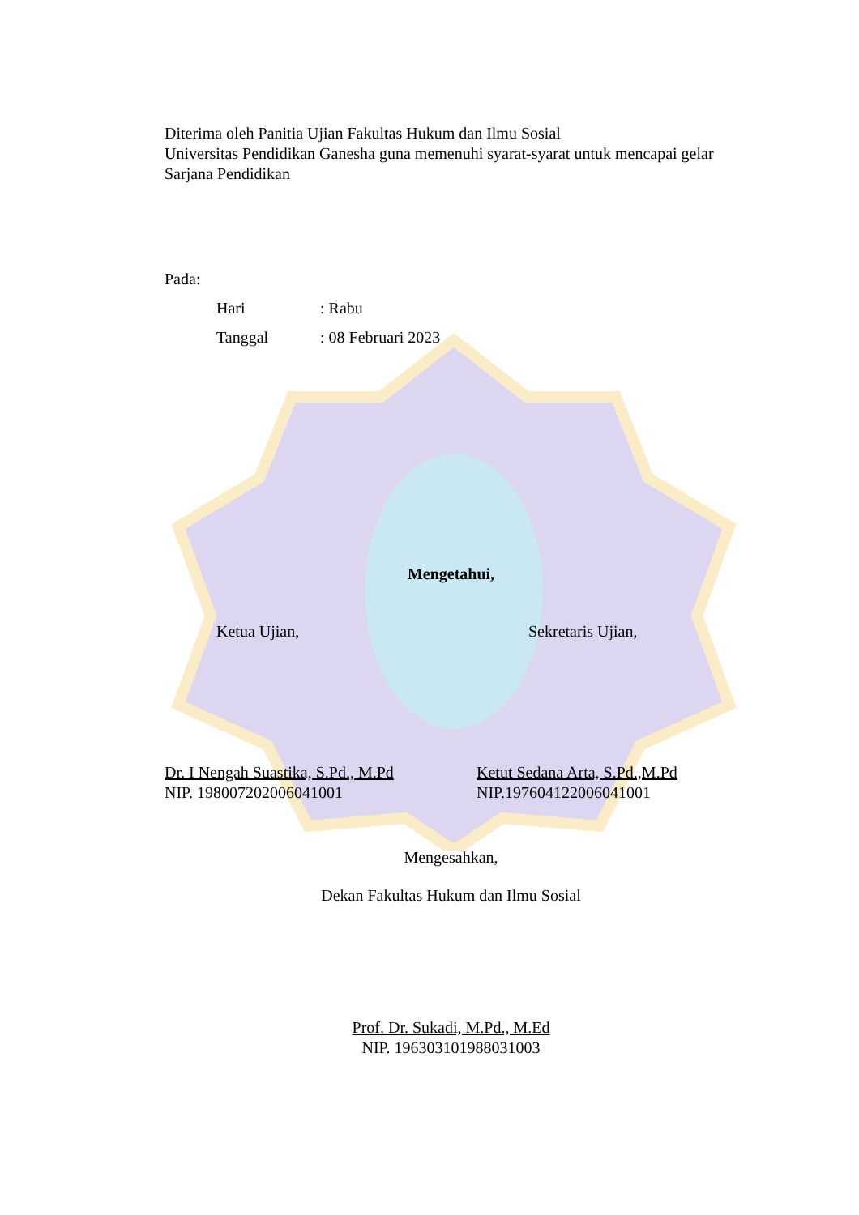Diterima oleh Panitia Ujian Fakultas Hukum dan Ilmu Sosial
Universitas Pendidikan Ganesha guna memenuhi syarat-syarat untuk mencapai gelar Sarjana Pendidikan
Pada:
Hari: Rabu
Tanggal: 08 Februari 2023
Mengetahui,
Ketua Ujian, Sekretaris Ujian,
Dr. I Nengah Suastika, S.Pd., M.Pd
NIP. 198007202006041001
Ketut Sedana Arta, S.Pd.,M.Pd
NIP.197604122006041001
Mengesahkan,
Dekan Fakultas Hukum dan Ilmu Sosial
Prof. Dr. Sukadi, M.Pd., M.Ed
NIP. 196303101988031003